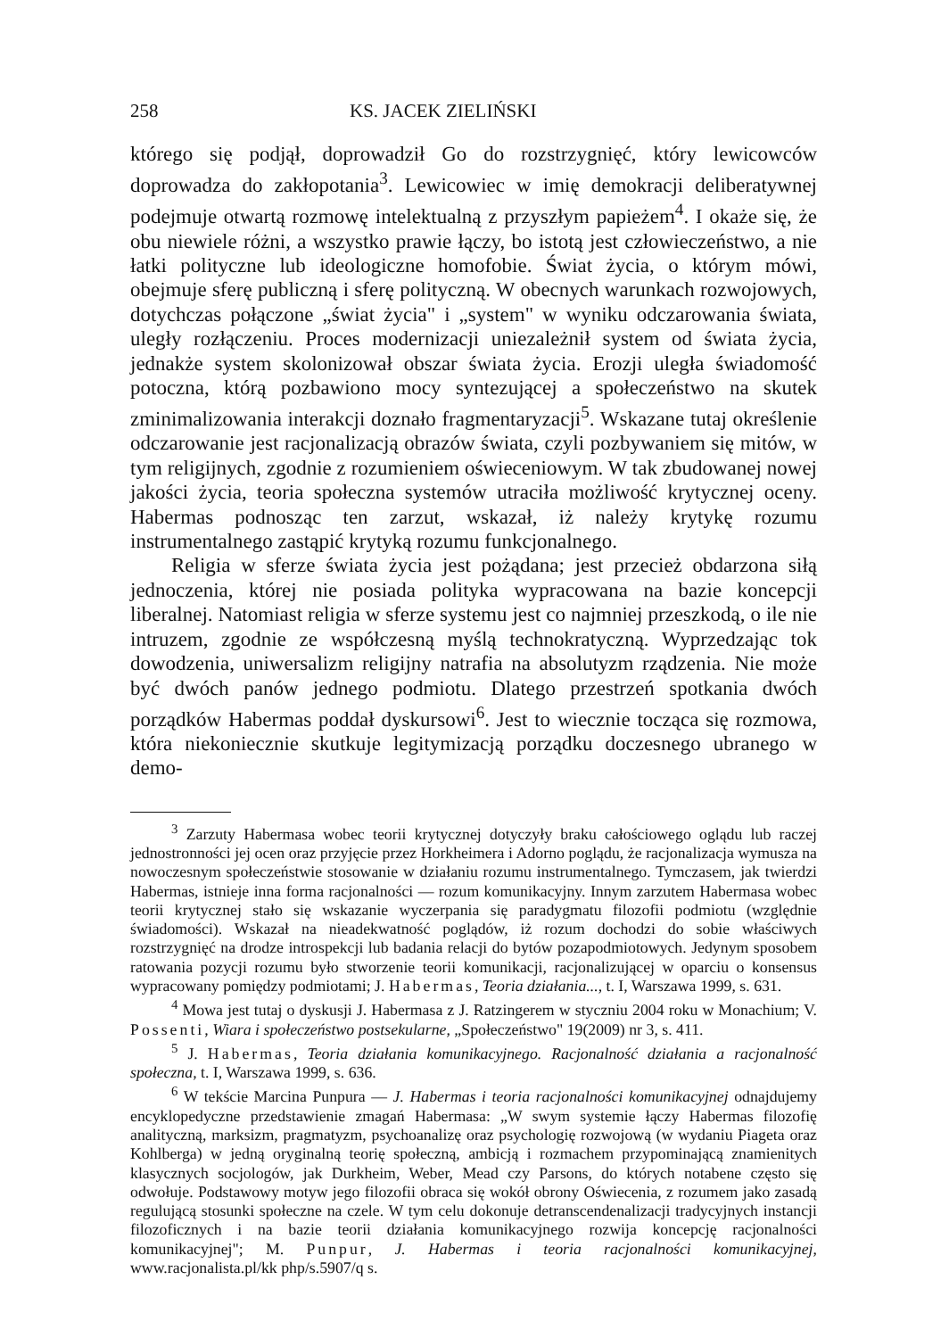258 KS. JACEK ZIELIŃSKI
którego się podjął, doprowadził Go do rozstrzygnięć, który lewicowców doprowadza do zakłopotania<sup>3</sup>. Lewicowiec w imię demokracji deliberatywnej podejmuje otwartą rozmowę intelektualną z przyszłym papieżem<sup>4</sup>. I okaże się, że obu niewiele różni, a wszystko prawie łączy, bo istotą jest człowieczeństwo, a nie łatki polityczne lub ideologiczne homofobie. Świat życia, o którym mówi, obejmuje sferę publiczną i sferę polityczną. W obecnych warunkach rozwojowych, dotychczas połączone „świat życia" i „system" w wyniku odczarowania świata, uległy rozłączeniu. Proces modernizacji uniezależnił system od świata życia, jednakże system skolonizował obszar świata życia. Erozji uległa świadomość potoczna, którą pozbawiono mocy syntezującej a społeczeństwo na skutek zminimalizowania interakcji doznało fragmentaryzacji<sup>5</sup>. Wskazane tutaj określenie odczarowanie jest racjonalizacją obrazów świata, czyli pozbywaniem się mitów, w tym religijnych, zgodnie z rozumieniem oświeceniowym. W tak zbudowanej nowej jakości życia, teoria społeczna systemów utraciła możliwość krytycznej oceny. Habermas podnosząc ten zarzut, wskazał, iż należy krytykę rozumu instrumentalnego zastąpić krytyką rozumu funkcjonalnego.
Religia w sferze świata życia jest pożądana; jest przecież obdarzona siłą jednoczenia, której nie posiada polityka wypracowana na bazie koncepcji liberalnej. Natomiast religia w sferze systemu jest co najmniej przeszkodą, o ile nie intruzem, zgodnie ze współczesną myślą technokratyczną. Wyprzedzając tok dowodzenia, uniwersalizm religijny natrafia na absolutyzm rządzenia. Nie może być dwóch panów jednego podmiotu. Dlatego przestrzeń spotkania dwóch porządków Habermas poddał dyskursowi<sup>6</sup>. Jest to wiecznie tocząca się rozmowa, która niekoniecznie skutkuje legitymizacją porządku doczesnego ubranego w demo-
<sup>3</sup> Zarzuty Habermasa wobec teorii krytycznej dotyczyły braku całościowego oglądu lub raczej jednostronności jej ocen oraz przyjęcie przez Horkheimera i Adorno poglądu, że racjonalizacja wymusza na nowoczesnym społeczeństwie stosowanie w działaniu rozumu instrumentalnego. Tymczasem, jak twierdzi Habermas, istnieje inna forma racjonalności — rozum komunikacyjny. Innym zarzutem Habermasa wobec teorii krytycznej stało się wskazanie wyczerpania się paradygmatu filozofii podmiotu (względnie świadomości). Wskazał na nieadekwatność poglądów, iż rozum dochodzi do sobie właściwych rozstrzygnięć na drodze introspekcji lub badania relacji do bytów pozapodmiotowych. Jedynym sposobem ratowania pozycji rozumu było stworzenie teorii komunikacji, racjonalizującej w oparciu o konsensus wypracowany pomiędzy podmiotami; J. Habermas, Teoria działania..., t. I, Warszawa 1999, s. 631.
<sup>4</sup> Mowa jest tutaj o dyskusji J. Habermasa z J. Ratzingerem w styczniu 2004 roku w Monachium; V. Possenti, Wiara i społeczeństwo postsekularne, „Społeczeństwo" 19(2009) nr 3, s. 411.
<sup>5</sup> J. Habermas, Teoria działania komunikacyjnego. Racjonalność działania a racjonalność społeczna, t. I, Warszawa 1999, s. 636.
<sup>6</sup> W tekście Marcina Punpura — J. Habermas i teoria racjonalności komunikacyjnej odnajdujemy encyklopedyczne przedstawienie zmagań Habermasa: „W swym systemie łączy Habermas filozofię analityczną, marksizm, pragmatyzm, psychoanalizę oraz psychologię rozwojową (w wydaniu Piageta oraz Kohlberga) w jedną oryginalną teorię społeczną, ambicją i rozmachem przypominającą znamienitych klasycznych socjologów, jak Durkheim, Weber, Mead czy Parsons, do których notabene często się odwołuje. Podstawowy motyw jego filozofii obraca się wokół obrony Oświecenia, z rozumem jako zasadą regulującą stosunki społeczne na czele. W tym celu dokonuje detranscendenalizacji tradycyjnych instancji filozoficznych i na bazie teorii działania komunikacyjnego rozwija koncepcję racjonalności komunikacyjnej"; M. Punpur, J. Habermas i teoria racjonalności komunikacyjnej, www.racjonalista.pl/kk php/s.5907/q s.